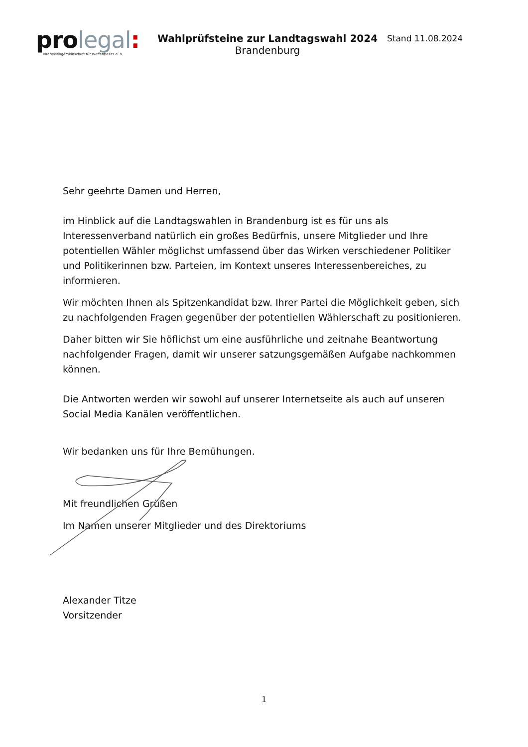pro legal:
Interessengemeinschaft für Waffenbesitz e. V.
Wahlprüfsteine zur Landtagswahl 2024
Brandenburg
Stand 11.08.2024
Sehr geehrte Damen und Herren,
im Hinblick auf die Landtagswahlen in Brandenburg ist es für uns als Interessenverband natürlich ein großes Bedürfnis, unsere Mitglieder und Ihre potentiellen Wähler möglichst umfassend über das Wirken verschiedener Politiker und Politikerinnen bzw. Parteien, im Kontext unseres Interessenbereiches, zu informieren.
Wir möchten Ihnen als Spitzenkandidat bzw. Ihrer Partei die Möglichkeit geben, sich zu nachfolgenden Fragen gegenüber der potentiellen Wählerschaft zu positionieren.
Daher bitten wir Sie höflichst um eine ausführliche und zeitnahe Beantwortung nachfolgender Fragen, damit wir unserer satzungsgemäßen Aufgabe nachkommen können.
Die Antworten werden wir sowohl auf unserer Internetseite als auch auf unseren Social Media Kanälen veröffentlichen.
Wir bedanken uns für Ihre Bemühungen.
Mit freundlichen Grüßen
Im Namen unserer Mitglieder und des Direktoriums
Alexander Titze
Vorsitzender
1